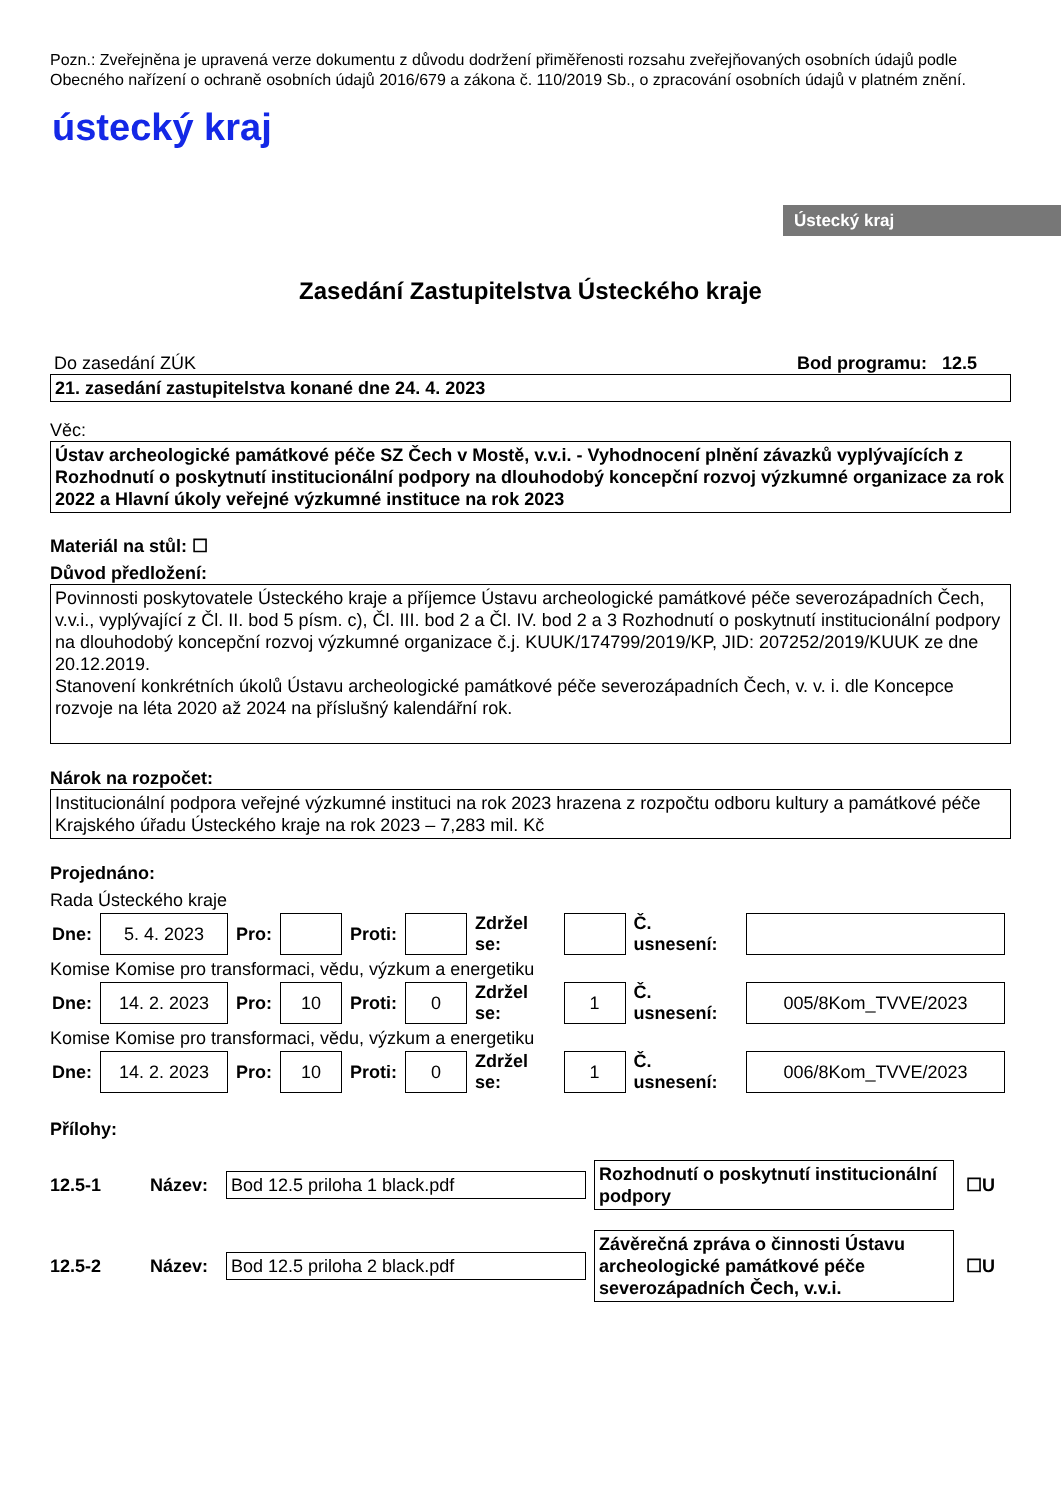Pozn.: Zveřejněna je upravená verze dokumentu z důvodu dodržení přiměřenosti rozsahu zveřejňovaných osobních údajů podle Obecného nařízení o ochraně osobních údajů 2016/679 a zákona č. 110/2019 Sb., o zpracování osobních údajů v platném znění.
ústecký kraj
Ústecký kraj
Zasedání Zastupitelstva Ústeckého kraje
Do zasedání ZÚK Bod programu: 12.5
21. zasedání zastupitelstva konané dne 24. 4. 2023
Věc:
Ústav archeologické památkové péče SZ Čech v Mostě, v.v.i. - Vyhodnocení plnění závazků vyplývajících z Rozhodnutí o poskytnutí institucionální podpory na dlouhodobý koncepční rozvoj výzkumné organizace za rok 2022 a Hlavní úkoly veřejné výzkumné instituce na rok 2023
Materiál na stůl: ☐
Důvod předložení:
Povinnosti poskytovatele Ústeckého kraje a příjemce Ústavu archeologické památkové péče severozápadních Čech, v.v.i., vyplývající z Čl. II. bod 5 písm. c), Čl. III. bod 2 a Čl. IV. bod 2 a 3 Rozhodnutí o poskytnutí institucionální podpory na dlouhodobý koncepční rozvoj výzkumné organizace č.j. KUUK/174799/2019/KP, JID: 207252/2019/KUUK ze dne 20.12.2019.
Stanovení konkrétních úkolů Ústavu archeologické památkové péče severozápadních Čech, v. v. i. dle Koncepce rozvoje na léta 2020 až 2024 na příslušný kalendářní rok.
Nárok na rozpočet:
Institucionální podpora veřejné výzkumné instituci na rok 2023 hrazena z rozpočtu odboru kultury a památkové péče Krajského úřadu Ústeckého kraje na rok 2023 – 7,283 mil. Kč
Projednáno:
Rada Ústeckého kraje
| Dne: | 5. 4. 2023 | Pro: | | Proti: | | Zdržel se: | | Č. usnesení: | |
Komise Komise pro transformaci, vědu, výzkum a energetiku
| Dne: | 14. 2. 2023 | Pro: | 10 | Proti: | 0 | Zdržel se: | 1 | Č. usnesení: | 005/8Kom_TVVE/2023 |
Komise Komise pro transformaci, vědu, výzkum a energetiku
| Dne: | 14. 2. 2023 | Pro: | 10 | Proti: | 0 | Zdržel se: | 1 | Č. usnesení: | 006/8Kom_TVVE/2023 |
Přílohy:
12.5-1 Název:
Bod 12.5 priloha 1 black.pdf
Rozhodnutí o poskytnutí institucionální podpory
☐U
12.5-2 Název:
Bod 12.5 priloha 2 black.pdf
Závěrečná zpráva o činnosti Ústavu archeologické památkové péče severozápadních Čech, v.v.i.
☐U